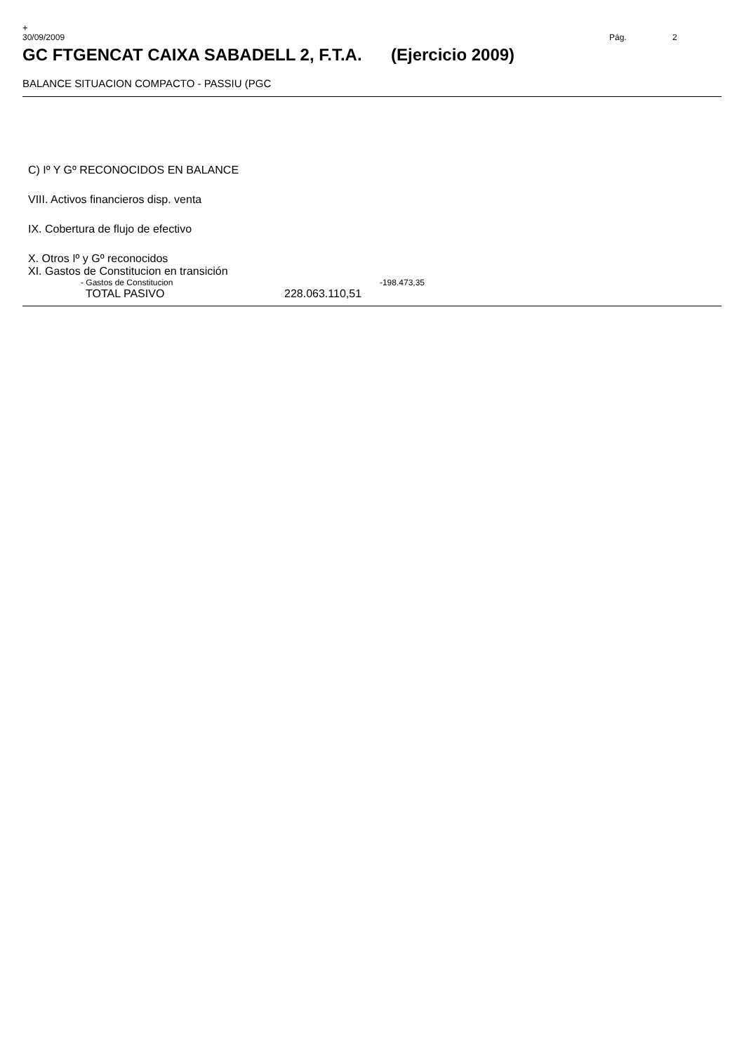+
30/09/2009 Pág. 2
GC FTGENCAT CAIXA SABADELL 2, F.T.A. (Ejercicio 2009)
BALANCE SITUACION COMPACTO - PASSIU (PGC
| C) Iº Y Gº RECONOCIDOS EN BALANCE | | |
| VIII. Activos financieros disp. venta | | |
| IX. Cobertura de flujo de efectivo | | |
| X. Otros Iº y Gº reconocidos | | |
| XI. Gastos de Constitucion en transición | | |
| - Gastos de Constitucion | | -198.473,35 |
| TOTAL PASIVO | 228.063.110,51 | |